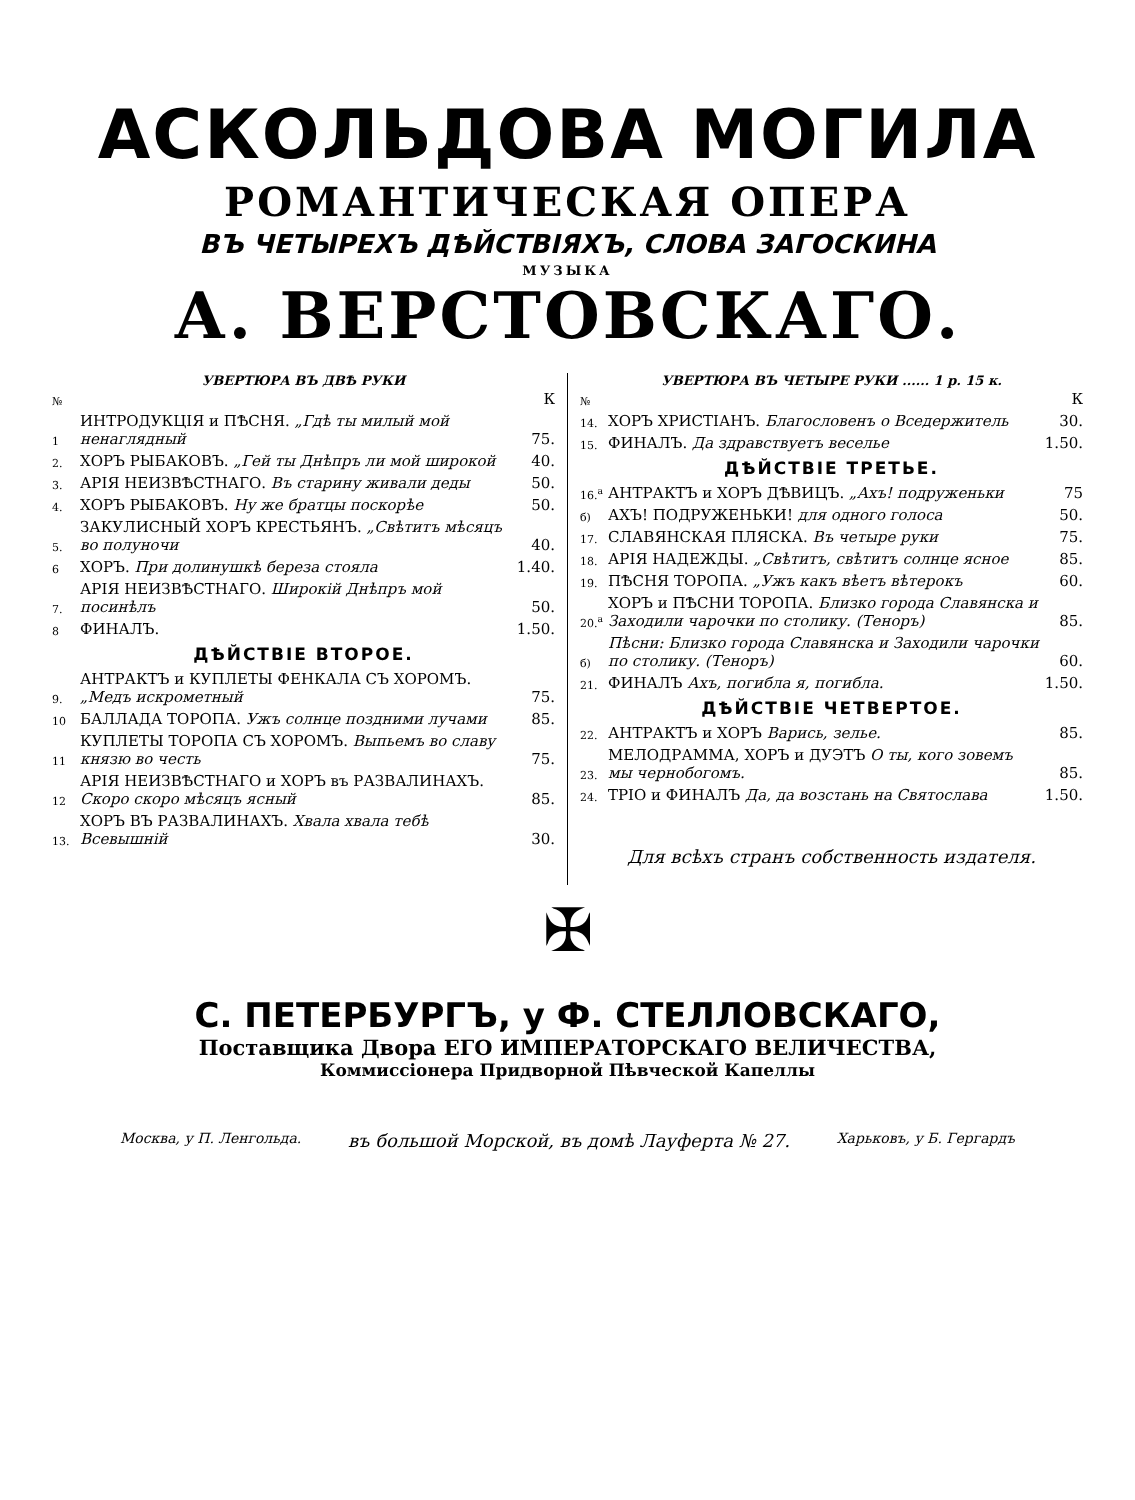АСКОЛЬДОВА МОГИЛА
РОМАНТИЧЕСКАЯ ОПЕРА
ВЪ ЧЕТЫРЕХЪ ДѢЙСТВІЯХЪ, СЛОВА ЗАГОСКИНА
МУЗЫКА
А. ВЕРСТОВСКАГО.
УВЕРТЮРА ВЪ ДВѢ РУКИ
| № | | К |
| 1 | ИНТРОДУКЦІЯ и ПѢСНЯ. „Гдѣ ты милый мой ненаглядный | 75. |
| 2. | ХОРЪ РЫБАКОВЪ. „Гей ты Днѣпръ ли мой широкой | 40. |
| 3. | АРІЯ НЕИЗВѢСТНАГО. Въ старину живали деды | 50. |
| 4. | ХОРЪ РЫБАКОВЪ. Ну же братцы поскорѣе | 50. |
| 5. | ЗАКУЛИСНЫЙ ХОРЪ КРЕСТЬЯНЪ. „Свѣтитъ мѣсяцъ во полуночи | 40. |
| 6 | ХОРЪ. При долинушкѣ береза стояла | 1.40. |
| 7. | АРІЯ НЕИЗВѢСТНАГО. Широкій Днѣпръ мой посинѣлъ | 50. |
| 8 | ФИНАЛЪ. | 1.50. |
| ДѢЙСТВІЕ ВТОРОЕ. | | |
| 9. | АНТРАКТЪ и КУПЛЕТЫ ФЕНКАЛА СЪ ХОРОМЪ. „Медъ искрометный | 75. |
| 10 | БАЛЛАДА ТОРОПА. Ужъ солнце поздними лучами | 85. |
| 11 | КУПЛЕТЫ ТОРОПА СЪ ХОРОМЪ. Выпьемъ во славу князю во честь | 75. |
| 12 | АРІЯ НЕИЗВѢСТНАГО и ХОРЪ въ РАЗВАЛИНАХЪ. Скоро скоро мѣсяцъ ясный | 85. |
| 13. | ХОРЪ ВЪ РАЗВАЛИНАХЪ. Хвала хвала тебѣ Всевышній | 30. |
УВЕРТЮРА ВЪ ЧЕТЫРЕ РУКИ ...... 1 р. 15 к.
| № | | К |
| 14. | ХОРЪ ХРИСТІАНЪ. Благословенъ о Вседержитель | 30. |
| 15. | ФИНАЛЪ. Да здравствуетъ веселье | 1.50. |
| ДѢЙСТВІЕ ТРЕТЬЕ. | | |
| 16.<sup>а</sup> | АНТРАКТЪ и ХОРЪ ДѢВИЦЪ. „Ахъ! подруженьки | 75 |
| б) | АХЪ! ПОДРУЖЕНЬКИ! для одного голоса | 50. |
| 17. | СЛАВЯНСКАЯ ПЛЯСКА. Въ четыре руки | 75. |
| 18. | АРІЯ НАДЕЖДЫ. „Свѣтитъ, свѣтитъ солнце ясное | 85. |
| 19. | ПѢСНЯ ТОРОПА. „Ужъ какъ вѣетъ вѣтерокъ | 60. |
| 20.<sup>а</sup> | ХОРЪ и ПѢСНИ ТОРОПА. Близко города Славянска и Заходили чарочки по столику. (Теноръ) | 85. |
| б) | Пѣсни: Близко города Славянска и Заходили чарочки по столику. (Теноръ) | 60. |
| 21. | ФИНАЛЪ Ахъ, погибла я, погибла. | 1.50. |
| ДѢЙСТВІЕ ЧЕТВЕРТОЕ. | | |
| 22. | АНТРАКТЪ и ХОРЪ Варись, зелье. | 85. |
| 23. | МЕЛОДРАММА, ХОРЪ и ДУЭТЪ О ты, кого зовемъ мы чернобогомъ. | 85. |
| 24. | ТРІО и ФИНАЛЪ Да, да возстань на Святослава | 1.50. |
Для всѣхъ странъ собственность издателя.
✠
С. ПЕТЕРБУРГЪ, у Ф. СТЕЛЛОВСКАГО,
Поставщика Двора ЕГО ИМПЕРАТОРСКАГО ВЕЛИЧЕСТВА,
Коммиссіонера Придворной Пѣвческой Капеллы
Москва, у П. Ленгольда. въ большой Морской, въ домѣ Лауферта № 27. Харьковъ, у Б. Гергардъ